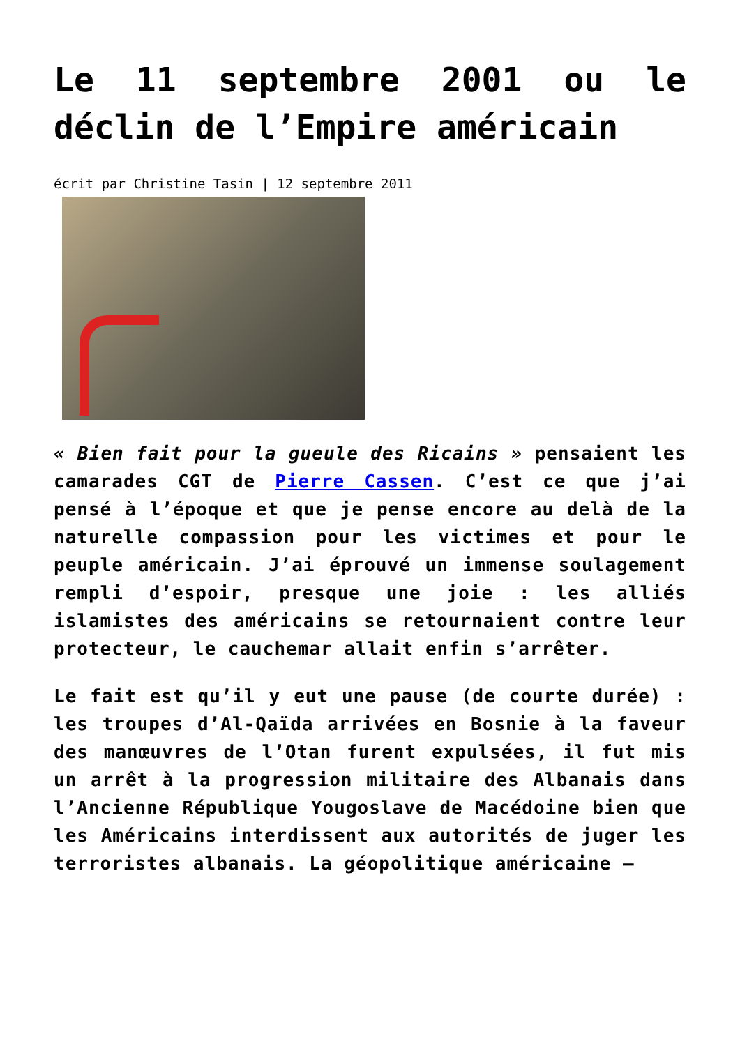Le 11 septembre 2001 ou le déclin de l’Empire américain
écrit par Christine Tasin | 12 septembre 2011
« Bien fait pour la gueule des Ricains » pensaient les camarades CGT de Pierre Cassen. C’est ce que j’ai pensé à l’époque et que je pense encore au delà de la naturelle compassion pour les victimes et pour le peuple américain. J’ai éprouvé un immense soulagement rempli d’espoir, presque une joie : les alliés islamistes des américains se retournaient contre leur protecteur, le cauchemar allait enfin s’arrêter.
Le fait est qu’il y eut une pause (de courte durée) : les troupes d’Al-Qaïda arrivées en Bosnie à la faveur des manœuvres de l’Otan furent expulsées, il fut mis un arrêt à la progression militaire des Albanais dans l’Ancienne République Yougoslave de Macédoine bien que les Américains interdissent aux autorités de juger les terroristes albanais. La géopolitique américaine –